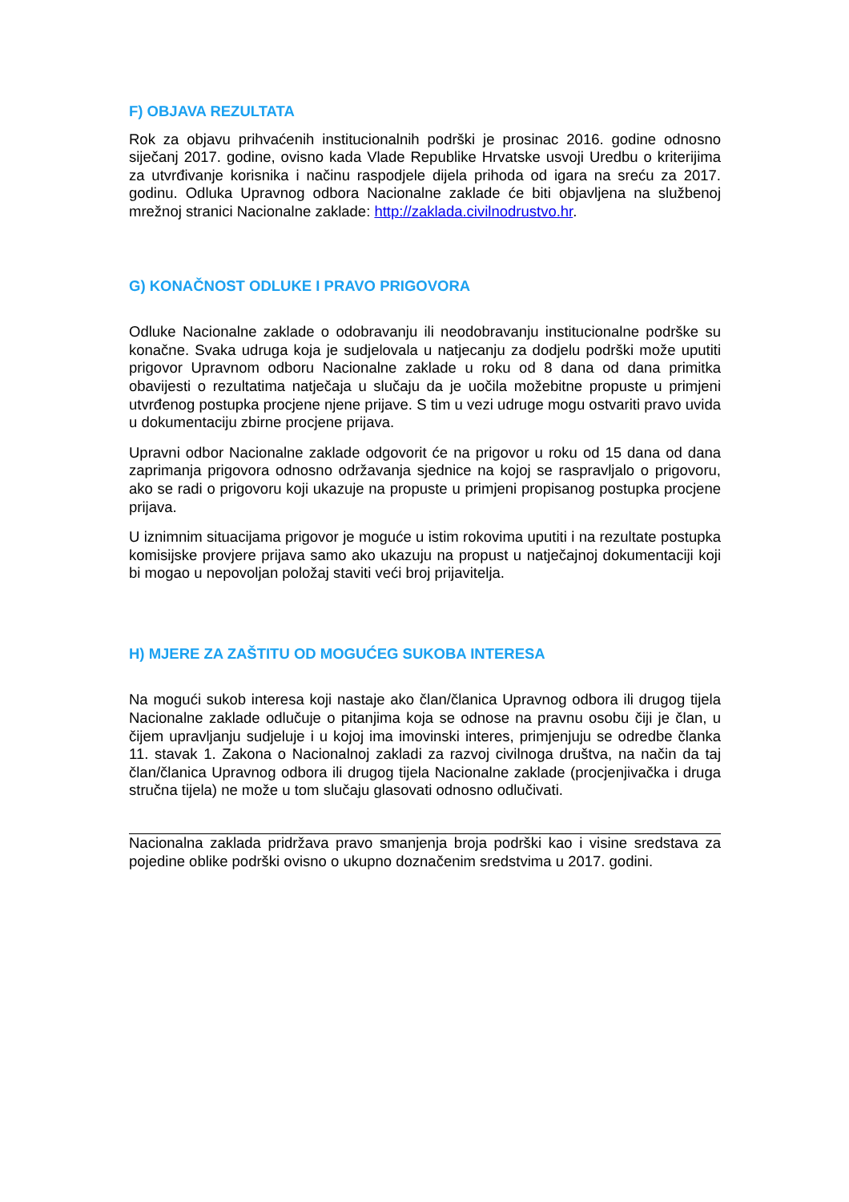F) OBJAVA REZULTATA
Rok za objavu prihvaćenih institucionalnih podrški je prosinac 2016. godine odnosno siječanj 2017. godine, ovisno kada Vlade Republike Hrvatske usvoji Uredbu o kriterijima za utvrđivanje korisnika i načinu raspodjele dijela prihoda od igara na sreću za 2017. godinu. Odluka Upravnog odbora Nacionalne zaklade će biti objavljena na službenoj mrežnoj stranici Nacionalne zaklade: http://zaklada.civilnodrustvo.hr.
G) KONAČNOST ODLUKE I PRAVO PRIGOVORA
Odluke Nacionalne zaklade o odobravanju ili neodobravanju institucionalne podrške su konačne. Svaka udruga koja je sudjelovala u natjecanju za dodjelu podrški može uputiti prigovor Upravnom odboru Nacionalne zaklade u roku od 8 dana od dana primitka obavijesti o rezultatima natječaja u slučaju da je uočila možebitne propuste u primjeni utvrđenog postupka procjene njene prijave. S tim u vezi udruge mogu ostvariti pravo uvida u dokumentaciju zbirne procjene prijava.
Upravni odbor Nacionalne zaklade odgovorit će na prigovor u roku od 15 dana od dana zaprimanja prigovora odnosno održavanja sjednice na kojoj se raspravljalo o prigovoru, ako se radi o prigovoru koji ukazuje na propuste u primjeni propisanog postupka procjene prijava.
U iznimnim situacijama prigovor je moguće u istim rokovima uputiti i na rezultate postupka komisijske provjere prijava samo ako ukazuju na propust u natječajnoj dokumentaciji koji bi mogao u nepovoljan položaj staviti veći broj prijavitelja.
H) MJERE ZA ZAŠTITU OD MOGUĆEG SUKOBA INTERESA
Na mogući sukob interesa koji nastaje ako član/članica Upravnog odbora ili drugog tijela Nacionalne zaklade odlučuje o pitanjima koja se odnose na pravnu osobu čiji je član, u čijem upravljanju sudjeluje i u kojoj ima imovinski interes, primjenjuju se odredbe članka 11. stavak 1. Zakona o Nacionalnoj zakladi za razvoj civilnoga društva, na način da taj član/članica Upravnog odbora ili drugog tijela Nacionalne zaklade (procjenjivačka i druga stručna tijela) ne može u tom slučaju glasovati odnosno odlučivati.
Nacionalna zaklada pridržava pravo smanjenja broja podrški kao i visine sredstava za pojedine oblike podrški ovisno o ukupno doznačenim sredstvima u 2017. godini.